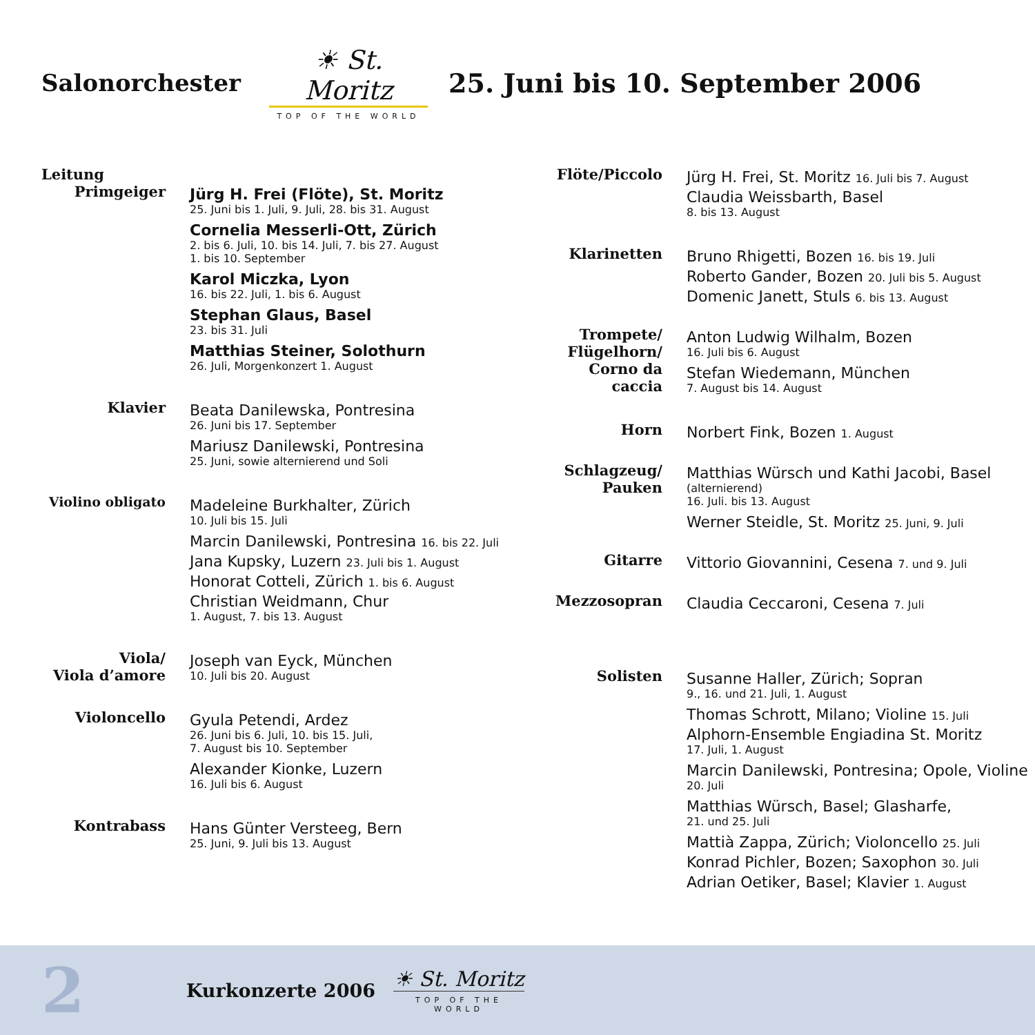Salonorchester
☀ St. Moritz
TOP OF THE WORLD
25. Juni bis 10. September 2006
Leitung
Primgeiger
Jürg H. Frei (Flöte), St. Moritz
25. Juni bis 1. Juli, 9. Juli, 28. bis 31. August
Cornelia Messerli-Ott, Zürich
2. bis 6. Juli, 10. bis 14. Juli, 7. bis 27. August
1. bis 10. September
Karol Miczka, Lyon
16. bis 22. Juli, 1. bis 6. August
Stephan Glaus, Basel
23. bis 31. Juli
Matthias Steiner, Solothurn
26. Juli, Morgenkonzert 1. August
Klavier
Beata Danilewska, Pontresina
26. Juni bis 17. September
Mariusz Danilewski, Pontresina
25. Juni, sowie alternierend und Soli
Violino obligato
Madeleine Burkhalter, Zürich
10. Juli bis 15. Juli
Marcin Danilewski, Pontresina 16. bis 22. Juli
Jana Kupsky, Luzern 23. Juli bis 1. August
Honorat Cotteli, Zürich 1. bis 6. August
Christian Weidmann, Chur
1. August, 7. bis 13. August
Viola/
Viola d’amore
Joseph van Eyck, München
10. Juli bis 20. August
Violoncello
Gyula Petendi, Ardez
26. Juni bis 6. Juli, 10. bis 15. Juli,
7. August bis 10. September
Alexander Kionke, Luzern
16. Juli bis 6. August
Kontrabass
Hans Günter Versteeg, Bern
25. Juni, 9. Juli bis 13. August
Flöte/Piccolo
Jürg H. Frei, St. Moritz 16. Juli bis 7. August
Claudia Weissbarth, Basel
8. bis 13. August
Klarinetten
Bruno Rhigetti, Bozen 16. bis 19. Juli
Roberto Gander, Bozen 20. Juli bis 5. August
Domenic Janett, Stuls 6. bis 13. August
Trompete/
Flügelhorn/
Corno da caccia
Anton Ludwig Wilhalm, Bozen
16. Juli bis 6. August
Stefan Wiedemann, München
7. August bis 14. August
Horn
Norbert Fink, Bozen 1. August
Schlagzeug/
Pauken
Matthias Würsch und Kathi Jacobi, Basel
(alternierend)
16. Juli. bis 13. August
Werner Steidle, St. Moritz 25. Juni, 9. Juli
Gitarre
Vittorio Giovannini, Cesena 7. und 9. Juli
Mezzosopran
Claudia Ceccaroni, Cesena 7. Juli
Solisten
Susanne Haller, Zürich; Sopran
9., 16. und 21. Juli, 1. August
Thomas Schrott, Milano; Violine 15. Juli
Alphorn-Ensemble Engiadina St. Moritz
17. Juli, 1. August
Marcin Danilewski, Pontresina; Opole, Violine
20. Juli
Matthias Würsch, Basel; Glasharfe,
21. und 25. Juli
Mattià Zappa, Zürich; Violoncello 25. Juli
Konrad Pichler, Bozen; Saxophon 30. Juli
Adrian Oetiker, Basel; Klavier 1. August
2
Kurkonzerte 2006
☀ St. Moritz
TOP OF THE WORLD